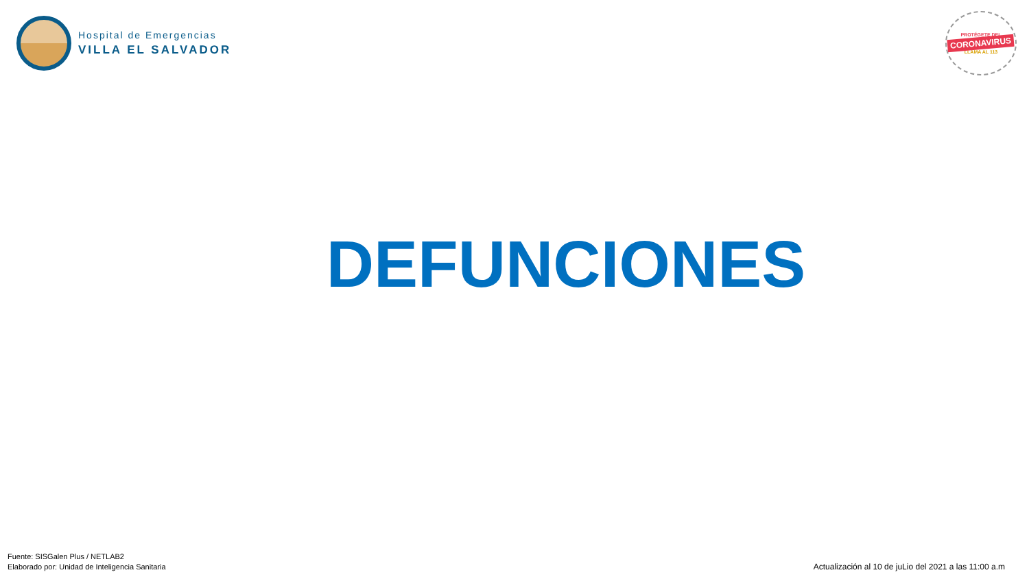Hospital de Emergencias
VILLA EL SALVADOR
PROTÉGETE DEL
CORONAVIRUS
LLAMA AL 113
DEFUNCIONES
Fuente: SISGalen Plus / NETLAB2
Elaborado por: Unidad de Inteligencia Sanitaria
Actualización al 10 de juLio del 2021 a las 11:00 a.m